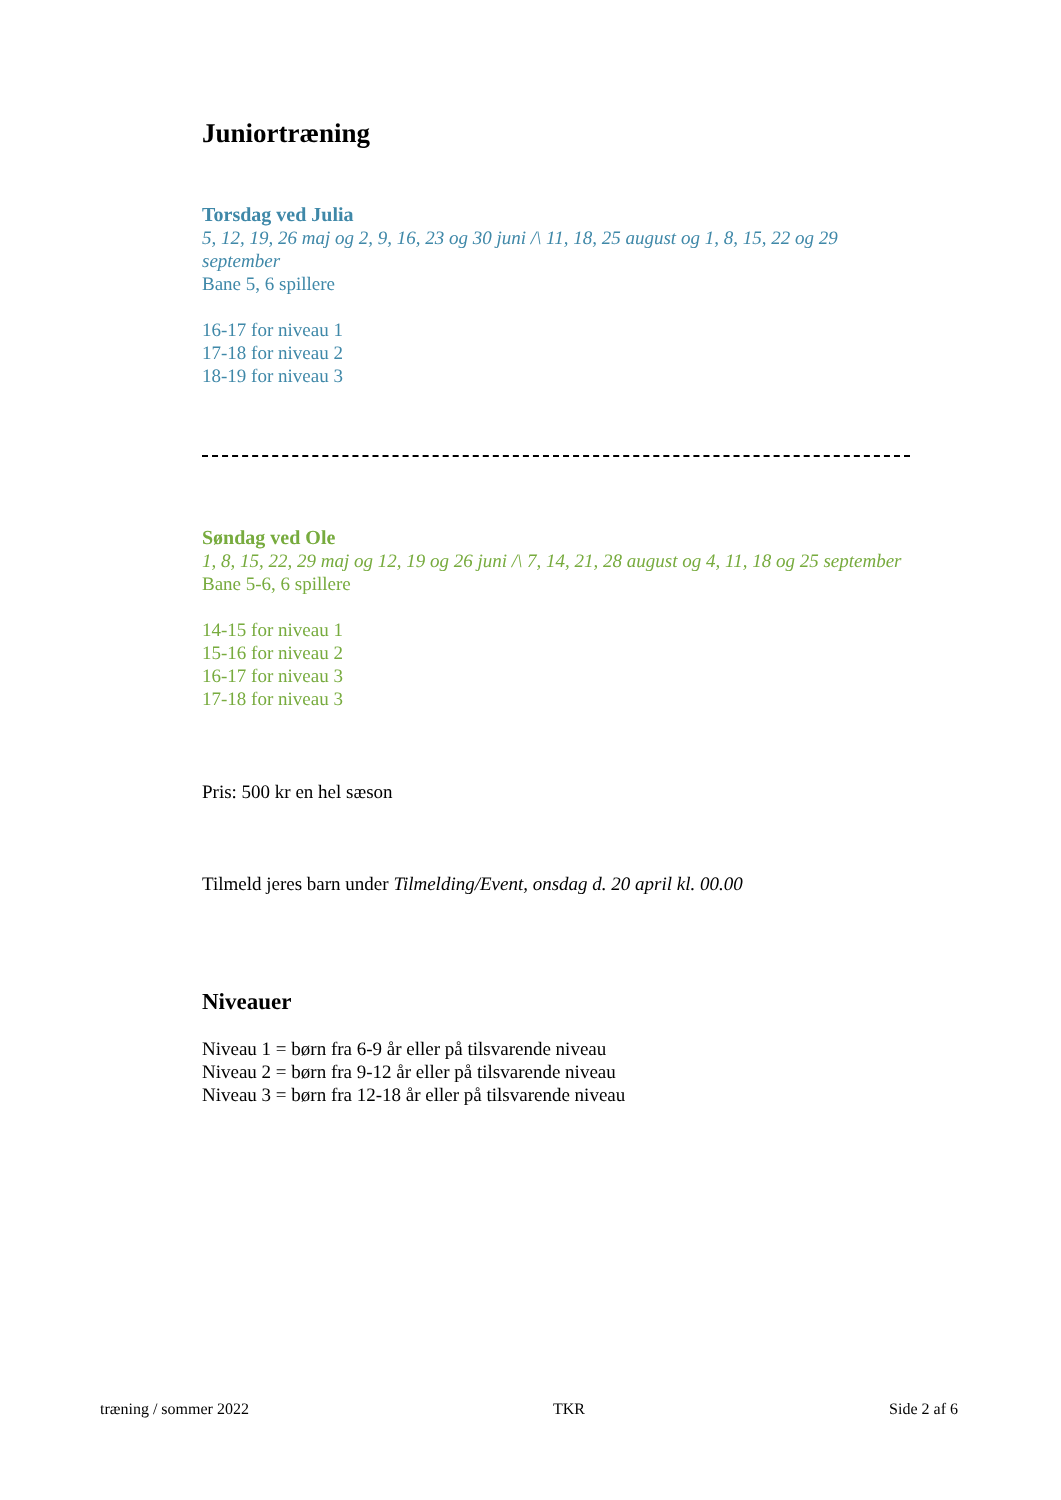Juniortræning
Torsdag ved Julia
5, 12, 19, 26 maj og 2, 9, 16, 23 og 30 juni /\ 11, 18, 25 august og 1, 8, 15, 22 og 29 september
Bane 5, 6 spillere
16-17 for niveau 1
17-18 for niveau 2
18-19 for niveau 3
Søndag ved Ole
1, 8, 15, 22, 29 maj og 12, 19 og 26 juni /\ 7, 14, 21, 28 august og 4, 11, 18 og 25 september
Bane 5-6, 6 spillere
14-15 for niveau 1
15-16 for niveau 2
16-17 for niveau 3
17-18 for niveau 3
Pris: 500 kr en hel sæson
Tilmeld jeres barn under Tilmelding/Event, onsdag d. 20 april kl. 00.00
Niveauer
Niveau 1 = børn fra 6-9 år eller på tilsvarende niveau
Niveau 2 = børn fra 9-12 år eller på tilsvarende niveau
Niveau 3 = børn fra 12-18 år eller på tilsvarende niveau
træning / sommer 2022 TKR Side 2 af 6